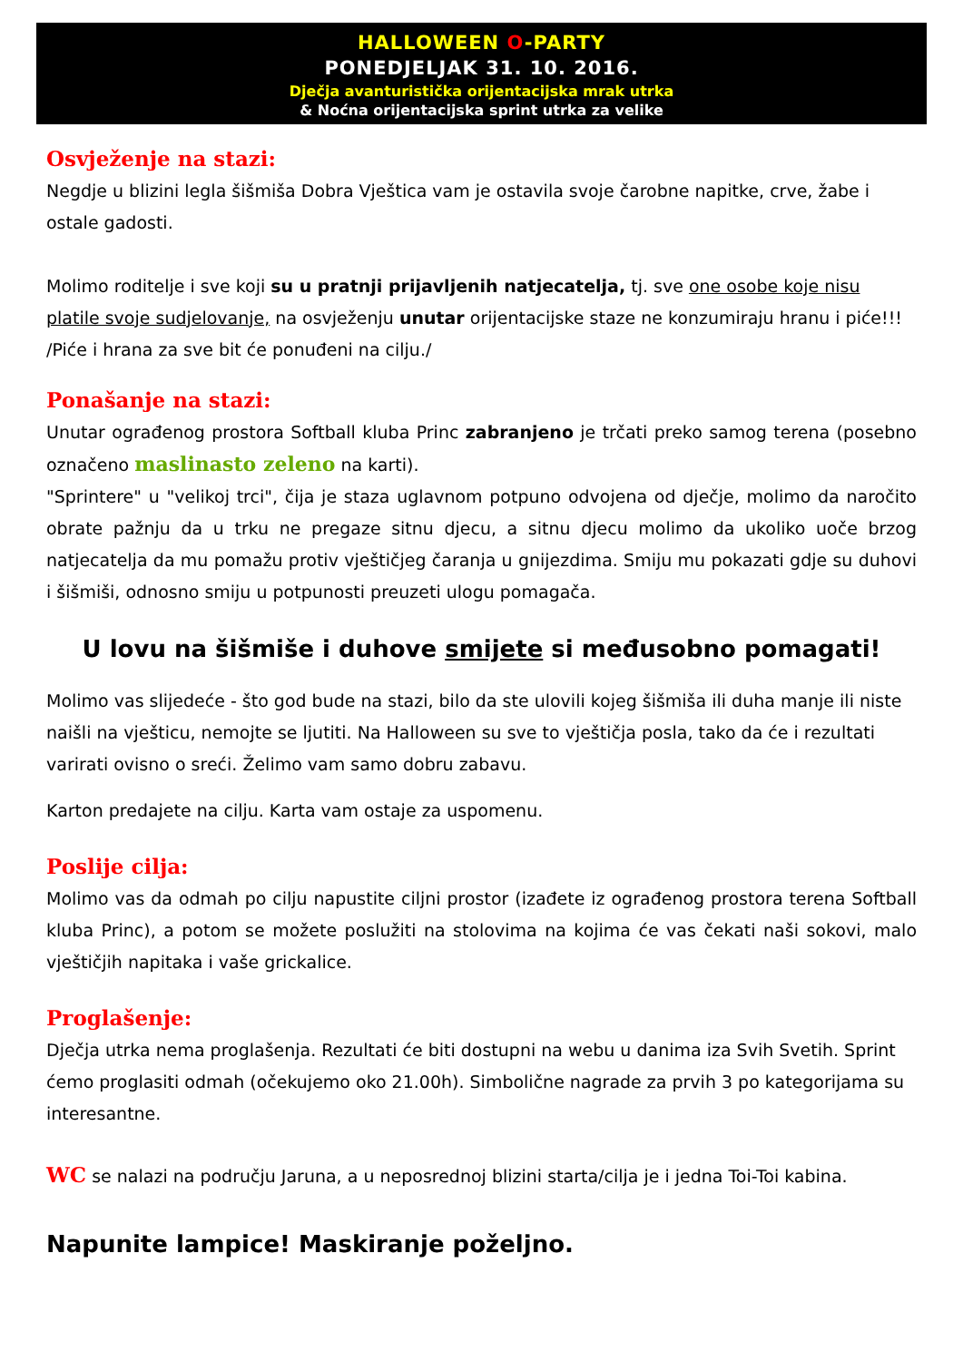HALLOWEEN O-PARTY
PONEDJELJAK 31. 10. 2016.
Dječja avanturistička orijentacijska mrak utrka
& Noćna orijentacijska sprint utrka za velike
Osvježenje na stazi:
Negdje u blizini legla šišmiša Dobra Vještica vam je ostavila svoje čarobne napitke, crve, žabe i ostale gadosti.
Molimo roditelje i sve koji su u pratnji prijavljenih natjecatelja, tj. sve one osobe koje nisu platile svoje sudjelovanje, na osvježenju unutar orijentacijske staze ne konzumiraju hranu i piće!!! /Piće i hrana za sve bit će ponuđeni na cilju./
Ponašanje na stazi:
Unutar ograđenog prostora Softball kluba Princ zabranjeno je trčati preko samog terena (posebno označeno maslinasto zeleno na karti).
"Sprintere" u "velikoj trci", čija je staza uglavnom potpuno odvojena od dječje, molimo da naročito obrate pažnju da u trku ne pregaze sitnu djecu, a sitnu djecu molimo da ukoliko uoče brzog natjecatelja da mu pomažu protiv vještičjeg čaranja u gnijezdima. Smiju mu pokazati gdje su duhovi i šišmiši, odnosno smiju u potpunosti preuzeti ulogu pomagača.
U lovu na šišmiše i duhove smijete si međusobno pomagati!
Molimo vas slijedeće - što god bude na stazi, bilo da ste ulovili kojeg šišmiša ili duha manje ili niste naišli na vješticu, nemojte se ljutiti. Na Halloween su sve to vještičja posla, tako da će i rezultati varirati ovisno o sreći. Želimo vam samo dobru zabavu.
Karton predajete na cilju. Karta vam ostaje za uspomenu.
Poslije cilja:
Molimo vas da odmah po cilju napustite ciljni prostor (izađete iz ograđenog prostora terena Softball kluba Princ), a potom se možete poslužiti na stolovima na kojima će vas čekati naši sokovi, malo vještičjih napitaka i vaše grickalice.
Proglašenje:
Dječja utrka nema proglašenja. Rezultati će biti dostupni na webu u danima iza Svih Svetih. Sprint ćemo proglasiti odmah (očekujemo oko 21.00h). Simbolične nagrade za prvih 3 po kategorijama su interesantne.
WC se nalazi na području Jaruna, a u neposrednoj blizini starta/cilja je i jedna Toi-Toi kabina.
Napunite lampice! Maskiranje poželjno.